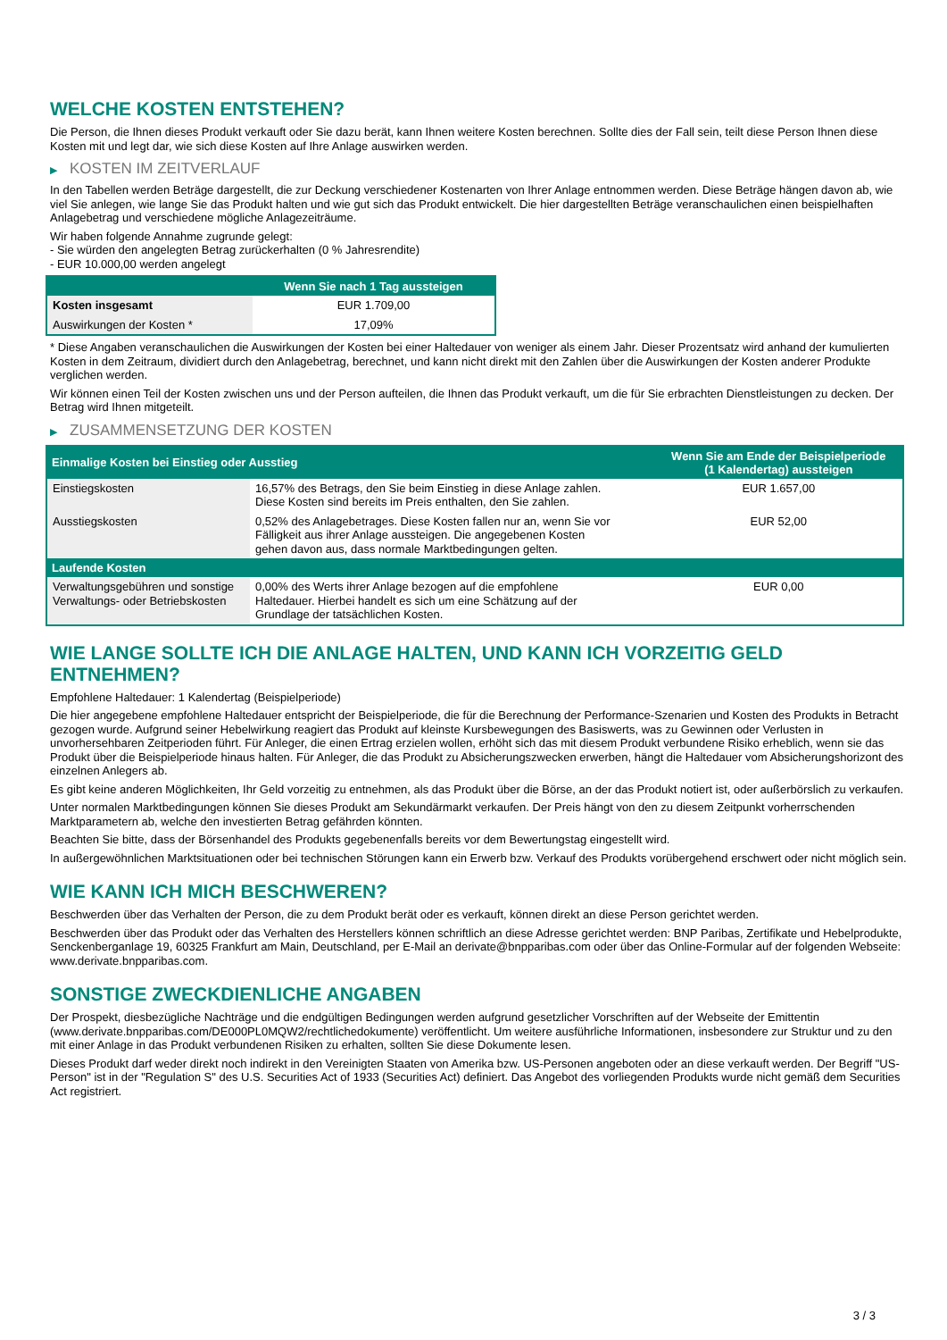WELCHE KOSTEN ENTSTEHEN?
Die Person, die Ihnen dieses Produkt verkauft oder Sie dazu berät, kann Ihnen weitere Kosten berechnen. Sollte dies der Fall sein, teilt diese Person Ihnen diese Kosten mit und legt dar, wie sich diese Kosten auf Ihre Anlage auswirken werden.
▶ KOSTEN IM ZEITVERLAUF
In den Tabellen werden Beträge dargestellt, die zur Deckung verschiedener Kostenarten von Ihrer Anlage entnommen werden. Diese Beträge hängen davon ab, wie viel Sie anlegen, wie lange Sie das Produkt halten und wie gut sich das Produkt entwickelt. Die hier dargestellten Beträge veranschaulichen einen beispielhaften Anlagebetrag und verschiedene mögliche Anlagezeiträume.
Wir haben folgende Annahme zugrunde gelegt:
- Sie würden den angelegten Betrag zurückerhalten (0 % Jahresrendite)
- EUR 10.000,00 werden angelegt
| | Wenn Sie nach 1 Tag aussteigen |
| --- | --- |
| Kosten insgesamt | EUR 1.709,00 |
| Auswirkungen der Kosten * | 17,09% |
* Diese Angaben veranschaulichen die Auswirkungen der Kosten bei einer Haltedauer von weniger als einem Jahr. Dieser Prozentsatz wird anhand der kumulierten Kosten in dem Zeitraum, dividiert durch den Anlagebetrag, berechnet, und kann nicht direkt mit den Zahlen über die Auswirkungen der Kosten anderer Produkte verglichen werden.
Wir können einen Teil der Kosten zwischen uns und der Person aufteilen, die Ihnen das Produkt verkauft, um die für Sie erbrachten Dienstleistungen zu decken. Der Betrag wird Ihnen mitgeteilt.
▶ ZUSAMMENSETZUNG DER KOSTEN
| Einmalige Kosten bei Einstieg oder Ausstieg | | Wenn Sie am Ende der Beispielperiode (1 Kalendertag) aussteigen |
| --- | --- | --- |
| Einstiegskosten | 16,57% des Betrags, den Sie beim Einstieg in diese Anlage zahlen. Diese Kosten sind bereits im Preis enthalten, den Sie zahlen. | EUR 1.657,00 |
| Ausstiegskosten | 0,52% des Anlagebetrages. Diese Kosten fallen nur an, wenn Sie vor Fälligkeit aus ihrer Anlage aussteigen. Die angegebenen Kosten gehen davon aus, dass normale Marktbedingungen gelten. | EUR 52,00 |
| Laufende Kosten | | |
| Verwaltungsgebühren und sonstige Verwaltungs- oder Betriebskosten | 0,00% des Werts ihrer Anlage bezogen auf die empfohlene Haltedauer. Hierbei handelt es sich um eine Schätzung auf der Grundlage der tatsächlichen Kosten. | EUR 0,00 |
WIE LANGE SOLLTE ICH DIE ANLAGE HALTEN, UND KANN ICH VORZEITIG GELD ENTNEHMEN?
Empfohlene Haltedauer: 1 Kalendertag (Beispielperiode)
Die hier angegebene empfohlene Haltedauer entspricht der Beispielperiode, die für die Berechnung der Performance-Szenarien und Kosten des Produkts in Betracht gezogen wurde. Aufgrund seiner Hebelwirkung reagiert das Produkt auf kleinste Kursbewegungen des Basiswerts, was zu Gewinnen oder Verlusten in unvorhersehbaren Zeitperioden führt. Für Anleger, die einen Ertrag erzielen wollen, erhöht sich das mit diesem Produkt verbundene Risiko erheblich, wenn sie das Produkt über die Beispielperiode hinaus halten. Für Anleger, die das Produkt zu Absicherungszwecken erwerben, hängt die Haltedauer vom Absicherungshorizont des einzelnen Anlegers ab.
Es gibt keine anderen Möglichkeiten, Ihr Geld vorzeitig zu entnehmen, als das Produkt über die Börse, an der das Produkt notiert ist, oder außerbörslich zu verkaufen.
Unter normalen Marktbedingungen können Sie dieses Produkt am Sekundärmarkt verkaufen. Der Preis hängt von den zu diesem Zeitpunkt vorherrschenden Marktparametern ab, welche den investierten Betrag gefährden könnten.
Beachten Sie bitte, dass der Börsenhandel des Produkts gegebenenfalls bereits vor dem Bewertungstag eingestellt wird.
In außergewöhnlichen Marktsituationen oder bei technischen Störungen kann ein Erwerb bzw. Verkauf des Produkts vorübergehend erschwert oder nicht möglich sein.
WIE KANN ICH MICH BESCHWEREN?
Beschwerden über das Verhalten der Person, die zu dem Produkt berät oder es verkauft, können direkt an diese Person gerichtet werden.
Beschwerden über das Produkt oder das Verhalten des Herstellers können schriftlich an diese Adresse gerichtet werden: BNP Paribas, Zertifikate und Hebelprodukte, Senckenberganlage 19, 60325 Frankfurt am Main, Deutschland, per E-Mail an derivate@bnpparibas.com oder über das Online-Formular auf der folgenden Webseite: www.derivate.bnpparibas.com.
SONSTIGE ZWECKDIENLICHE ANGABEN
Der Prospekt, diesbezügliche Nachträge und die endgültigen Bedingungen werden aufgrund gesetzlicher Vorschriften auf der Webseite der Emittentin (www.derivate.bnpparibas.com/DE000PL0MQW2/rechtlichedokumente) veröffentlicht. Um weitere ausführliche Informationen, insbesondere zur Struktur und zu den mit einer Anlage in das Produkt verbundenen Risiken zu erhalten, sollten Sie diese Dokumente lesen.
Dieses Produkt darf weder direkt noch indirekt in den Vereinigten Staaten von Amerika bzw. US-Personen angeboten oder an diese verkauft werden. Der Begriff "US-Person" ist in der "Regulation S" des U.S. Securities Act of 1933 (Securities Act) definiert. Das Angebot des vorliegenden Produkts wurde nicht gemäß dem Securities Act registriert.
3 / 3